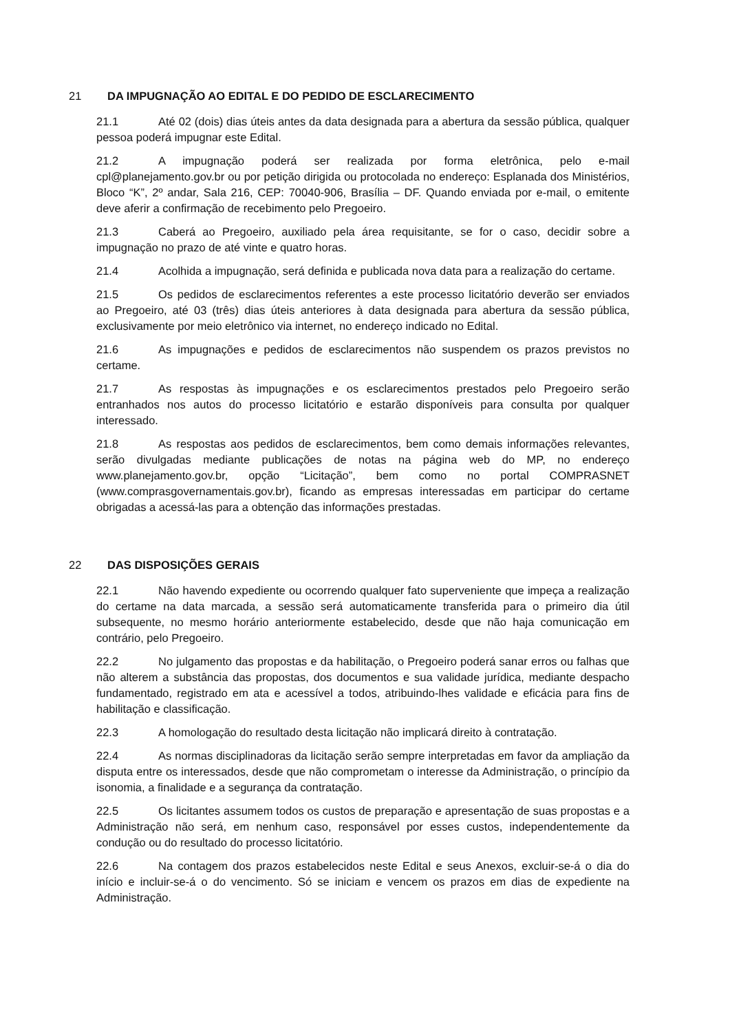21 DA IMPUGNAÇÃO AO EDITAL E DO PEDIDO DE ESCLARECIMENTO
21.1 Até 02 (dois) dias úteis antes da data designada para a abertura da sessão pública, qualquer pessoa poderá impugnar este Edital.
21.2 A impugnação poderá ser realizada por forma eletrônica, pelo e-mail cpl@planejamento.gov.br ou por petição dirigida ou protocolada no endereço: Esplanada dos Ministérios, Bloco “K”, 2º andar, Sala 216, CEP: 70040-906, Brasília – DF. Quando enviada por e-mail, o emitente deve aferir a confirmação de recebimento pelo Pregoeiro.
21.3 Caberá ao Pregoeiro, auxiliado pela área requisitante, se for o caso, decidir sobre a impugnação no prazo de até vinte e quatro horas.
21.4 Acolhida a impugnação, será definida e publicada nova data para a realização do certame.
21.5 Os pedidos de esclarecimentos referentes a este processo licitatório deverão ser enviados ao Pregoeiro, até 03 (três) dias úteis anteriores à data designada para abertura da sessão pública, exclusivamente por meio eletrônico via internet, no endereço indicado no Edital.
21.6 As impugnações e pedidos de esclarecimentos não suspendem os prazos previstos no certame.
21.7 As respostas às impugnações e os esclarecimentos prestados pelo Pregoeiro serão entranhados nos autos do processo licitatório e estarão disponíveis para consulta por qualquer interessado.
21.8 As respostas aos pedidos de esclarecimentos, bem como demais informações relevantes, serão divulgadas mediante publicações de notas na página web do MP, no endereço www.planejamento.gov.br, opção “Licitação”, bem como no portal COMPRASNET (www.comprasgovernamentais.gov.br), ficando as empresas interessadas em participar do certame obrigadas a acessá-las para a obtenção das informações prestadas.
22 DAS DISPOSIÇÕES GERAIS
22.1 Não havendo expediente ou ocorrendo qualquer fato superveniente que impeça a realização do certame na data marcada, a sessão será automaticamente transferida para o primeiro dia útil subsequente, no mesmo horário anteriormente estabelecido, desde que não haja comunicação em contrário, pelo Pregoeiro.
22.2 No julgamento das propostas e da habilitação, o Pregoeiro poderá sanar erros ou falhas que não alterem a substância das propostas, dos documentos e sua validade jurídica, mediante despacho fundamentado, registrado em ata e acessível a todos, atribuindo-lhes validade e eficácia para fins de habilitação e classificação.
22.3 A homologação do resultado desta licitação não implicará direito à contratação.
22.4 As normas disciplinadoras da licitação serão sempre interpretadas em favor da ampliação da disputa entre os interessados, desde que não comprometam o interesse da Administração, o princípio da isonomia, a finalidade e a segurança da contratação.
22.5 Os licitantes assumem todos os custos de preparação e apresentação de suas propostas e a Administração não será, em nenhum caso, responsável por esses custos, independentemente da condução ou do resultado do processo licitatório.
22.6 Na contagem dos prazos estabelecidos neste Edital e seus Anexos, excluir-se-á o dia do início e incluir-se-á o do vencimento. Só se iniciam e vencem os prazos em dias de expediente na Administração.